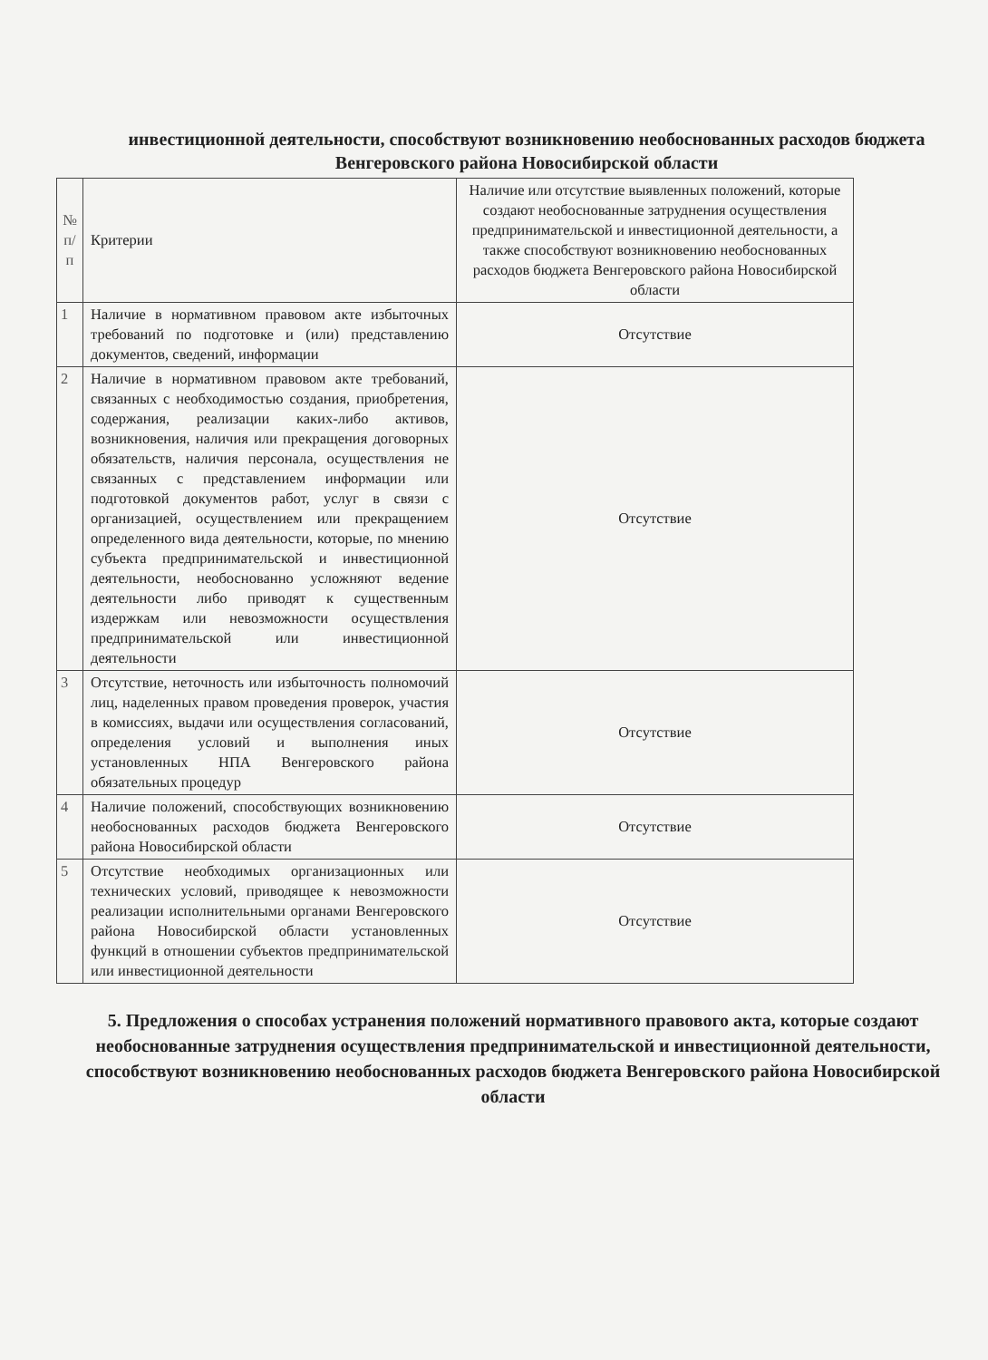инвестиционной деятельности, способствуют возникновению необоснованных расходов бюджета Венгеровского района Новосибирской области
| № п/п | Критерии | Наличие или отсутствие выявленных положений, которые создают необоснованные затруднения осуществления предпринимательской и инвестиционной деятельности, а также способствуют возникновению необоснованных расходов бюджета Венгеровского района Новосибирской области |
| 1 | Наличие в нормативном правовом акте избыточных требований по подготовке и (или) представлению документов, сведений, информации | Отсутствие |
| 2 | Наличие в нормативном правовом акте требований, связанных с необходимостью создания, приобретения, содержания, реализации каких-либо активов, возникновения, наличия или прекращения договорных обязательств, наличия персонала, осуществления не связанных с представлением информации или подготовкой документов работ, услуг в связи с организацией, осуществлением или прекращением определенного вида деятельности, которые, по мнению субъекта предпринимательской и инвестиционной деятельности, необоснованно усложняют ведение деятельности либо приводят к существенным издержкам или невозможности осуществления предпринимательской или инвестиционной деятельности | Отсутствие |
| 3 | Отсутствие, неточность или избыточность полномочий лиц, наделенных правом проведения проверок, участия в комиссиях, выдачи или осуществления согласований, определения условий и выполнения иных установленных НПА Венгеровского района обязательных процедур | Отсутствие |
| 4 | Наличие положений, способствующих возникновению необоснованных расходов бюджета Венгеровского района Новосибирской области | Отсутствие |
| 5 | Отсутствие необходимых организационных или технических условий, приводящее к невозможности реализации исполнительными органами Венгеровского района Новосибирской области установленных функций в отношении субъектов предпринимательской или инвестиционной деятельности | Отсутствие |
5. Предложения о способах устранения положений нормативного правового акта, которые создают необоснованные затруднения осуществления предпринимательской и инвестиционной деятельности, способствуют возникновению необоснованных расходов бюджета Венгеровского района Новосибирской области